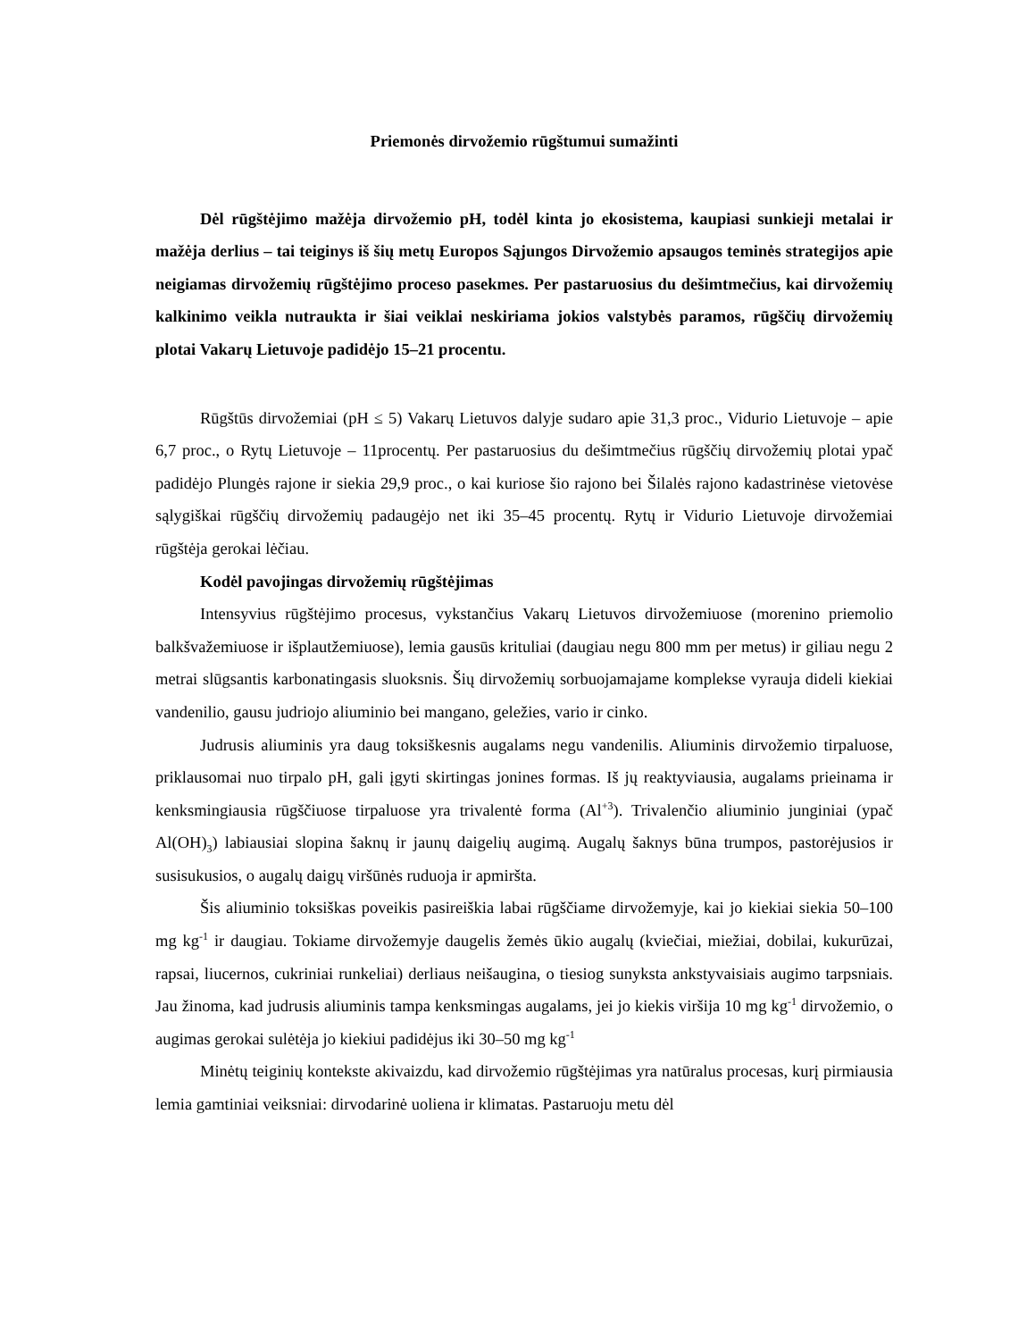Priemonės dirvožemio rūgštumui sumažinti
Dėl rūgštėjimo mažėja dirvožemio pH, todėl kinta jo ekosistema, kaupiasi sunkieji metalai ir mažėja derlius – tai teiginys iš šių metų Europos Sąjungos Dirvožemio apsaugos teminės strategijos apie neigiamas dirvožemių rūgštėjimo proceso pasekmes. Per pastaruosius du dešimtmečius, kai dirvožemių kalkinimo veikla nutraukta ir šiai veiklai neskiriama jokios valstybės paramos, rūgščių dirvožemių plotai Vakarų Lietuvoje padidėjo 15–21 procentu.
Rūgštūs dirvožemiai (pH ≤ 5) Vakarų Lietuvos dalyje sudaro apie 31,3 proc., Vidurio Lietuvoje – apie 6,7 proc., o Rytų Lietuvoje – 11procentų. Per pastaruosius du dešimtmečius rūgščių dirvožemių plotai ypač padidėjo Plungės rajone ir siekia 29,9 proc., o kai kuriose šio rajono bei Šilalės rajono kadastrinėse vietovėse sąlygiškai rūgščių dirvožemių padaugėjo net iki 35–45 procentų. Rytų ir Vidurio Lietuvoje dirvožemiai rūgštėja gerokai lėčiau.
Kodėl pavojingas dirvožemių rūgštėjimas
Intensyvius rūgštėjimo procesus, vykstančius Vakarų Lietuvos dirvožemiuose (morenino priemolio balkšvažemiuose ir išplautžemiuose), lemia gausūs krituliai (daugiau negu 800 mm per metus) ir giliau negu 2 metrai slūgsantis karbonatingasis sluoksnis. Šių dirvožemių sorbuojamajame komplekse vyrauja dideli kiekiai vandenilio, gausu judriojo aliuminio bei mangano, geležies, vario ir cinko.
Judrusis aliuminis yra daug toksiškesnis augalams negu vandenilis. Aliuminis dirvožemio tirpaluose, priklausomai nuo tirpalo pH, gali įgyti skirtingas jonines formas. Iš jų reaktyviausia, augalams prieinama ir kenksmingiausia rūgščiuose tirpaluose yra trivalentė forma (Al<sup>+3</sup>). Trivalenčio aliuminio junginiai (ypač Al(OH)<sub>3</sub>) labiausiai slopina šaknų ir jaunų daigelių augimą. Augalų šaknys būna trumpos, pastorėjusios ir susisukusios, o augalų daigų viršūnės ruduoja ir apmiršta.
Šis aliuminio toksiškas poveikis pasireiškia labai rūgščiame dirvožemyje, kai jo kiekiai siekia 50–100 mg kg<sup>-1</sup> ir daugiau. Tokiame dirvožemyje daugelis žemės ūkio augalų (kviečiai, miežiai, dobilai, kukurūzai, rapsai, liucernos, cukriniai runkeliai) derliaus neišaugina, o tiesiog sunyksta ankstyvaisiais augimo tarpsniais. Jau žinoma, kad judrusis aliuminis tampa kenksmingas augalams, jei jo kiekis viršija 10 mg kg<sup>-1</sup> dirvožemio, o augimas gerokai sulėtėja jo kiekiui padidėjus iki 30–50 mg kg<sup>-1</sup>
Minėtų teiginių kontekste akivaizdu, kad dirvožemio rūgštėjimas yra natūralus procesas, kurį pirmiausia lemia gamtiniai veiksniai: dirvodarinė uoliena ir klimatas. Pastaruoju metu dėl